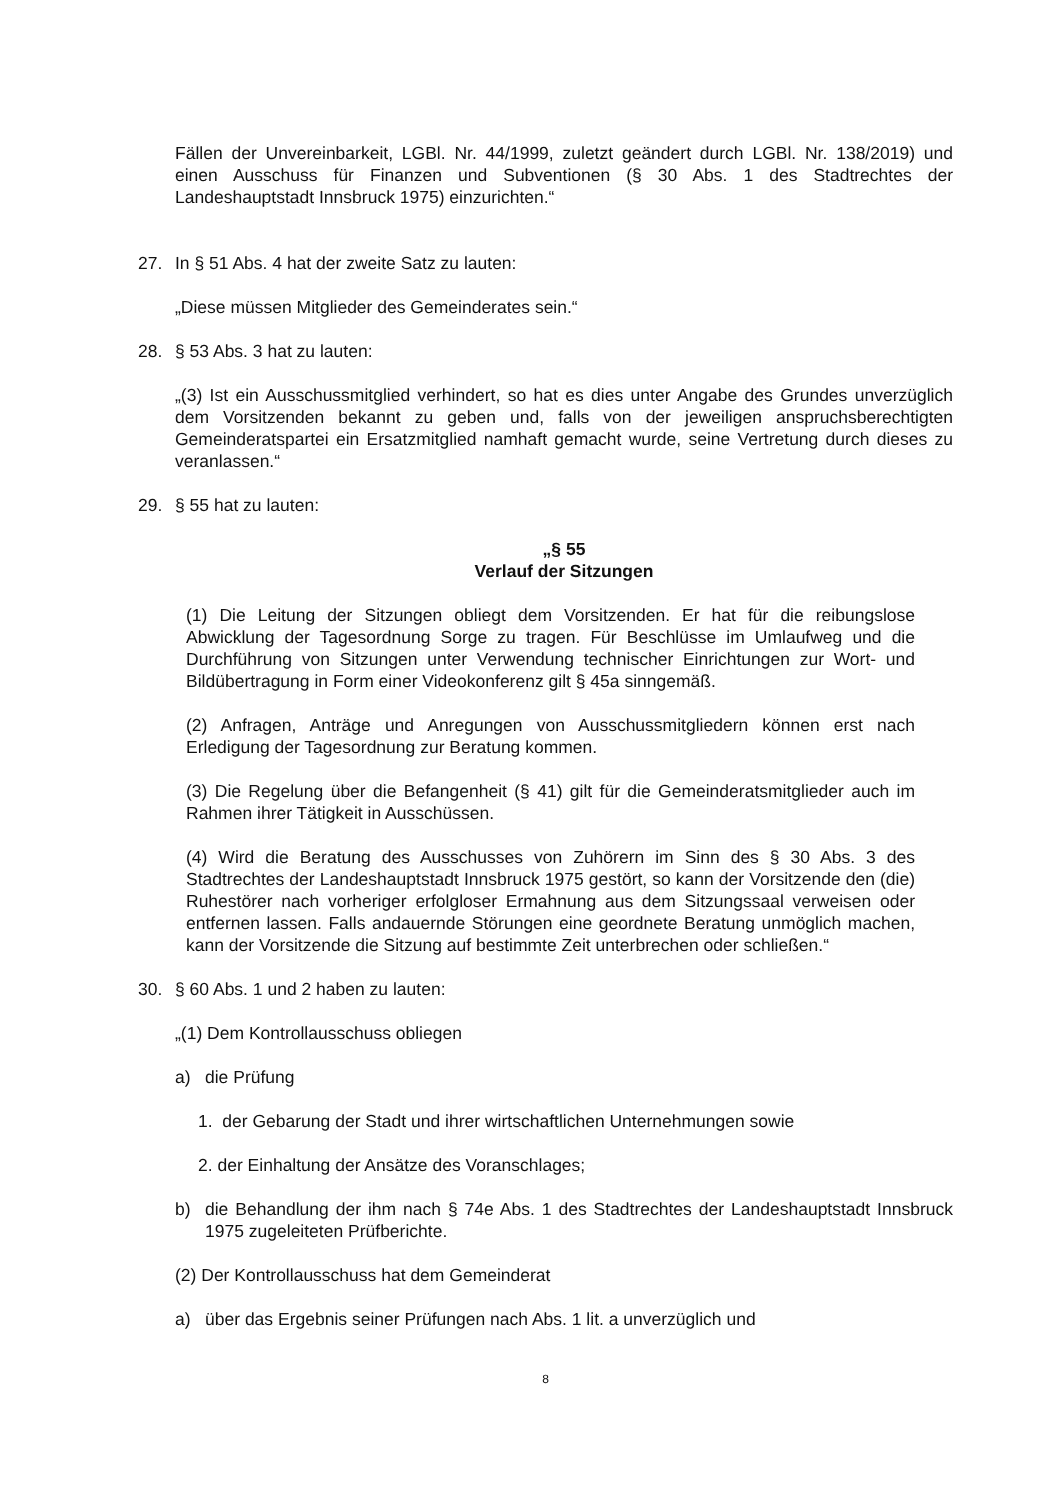Fällen der Unvereinbarkeit, LGBl. Nr. 44/1999, zuletzt geändert durch LGBl. Nr. 138/2019) und einen Ausschuss für Finanzen und Subventionen (§ 30 Abs. 1 des Stadtrechtes der Landeshauptstadt Innsbruck 1975) einzurichten.“
27. In § 51 Abs. 4 hat der zweite Satz zu lauten:
„Diese müssen Mitglieder des Gemeinderates sein.“
28. § 53 Abs. 3 hat zu lauten:
„(3) Ist ein Ausschussmitglied verhindert, so hat es dies unter Angabe des Grundes unverzüglich dem Vorsitzenden bekannt zu geben und, falls von der jeweiligen anspruchsberechtigten Gemeinderatspartei ein Ersatzmitglied namhaft gemacht wurde, seine Vertretung durch dieses zu veranlassen.“
29. § 55 hat zu lauten:
„§ 55
Verlauf der Sitzungen
(1) Die Leitung der Sitzungen obliegt dem Vorsitzenden. Er hat für die reibungslose Abwicklung der Tagesordnung Sorge zu tragen. Für Beschlüsse im Umlaufweg und die Durchführung von Sitzungen unter Verwendung technischer Einrichtungen zur Wort- und Bildübertragung in Form einer Videokonferenz gilt § 45a sinngemäß.
(2) Anfragen, Anträge und Anregungen von Ausschussmitgliedern können erst nach Erledigung der Tagesordnung zur Beratung kommen.
(3) Die Regelung über die Befangenheit (§ 41) gilt für die Gemeinderatsmitglieder auch im Rahmen ihrer Tätigkeit in Ausschüssen.
(4) Wird die Beratung des Ausschusses von Zuhörern im Sinn des § 30 Abs. 3 des Stadtrechtes der Landeshauptstadt Innsbruck 1975 gestört, so kann der Vorsitzende den (die) Ruhestörer nach vorheriger erfolgloser Ermahnung aus dem Sitzungssaal verweisen oder entfernen lassen. Falls andauernde Störungen eine geordnete Beratung unmöglich machen, kann der Vorsitzende die Sitzung auf bestimmte Zeit unterbrechen oder schließen.“
30. § 60 Abs. 1 und 2 haben zu lauten:
„(1) Dem Kontrollausschuss obliegen
a) die Prüfung
1. der Gebarung der Stadt und ihrer wirtschaftlichen Unternehmungen sowie
2. der Einhaltung der Ansätze des Voranschlages;
b) die Behandlung der ihm nach § 74e Abs. 1 des Stadtrechtes der Landeshauptstadt Innsbruck 1975 zugeleiteten Prüfberichte.
(2) Der Kontrollausschuss hat dem Gemeinderat
a) über das Ergebnis seiner Prüfungen nach Abs. 1 lit. a unverzüglich und
8